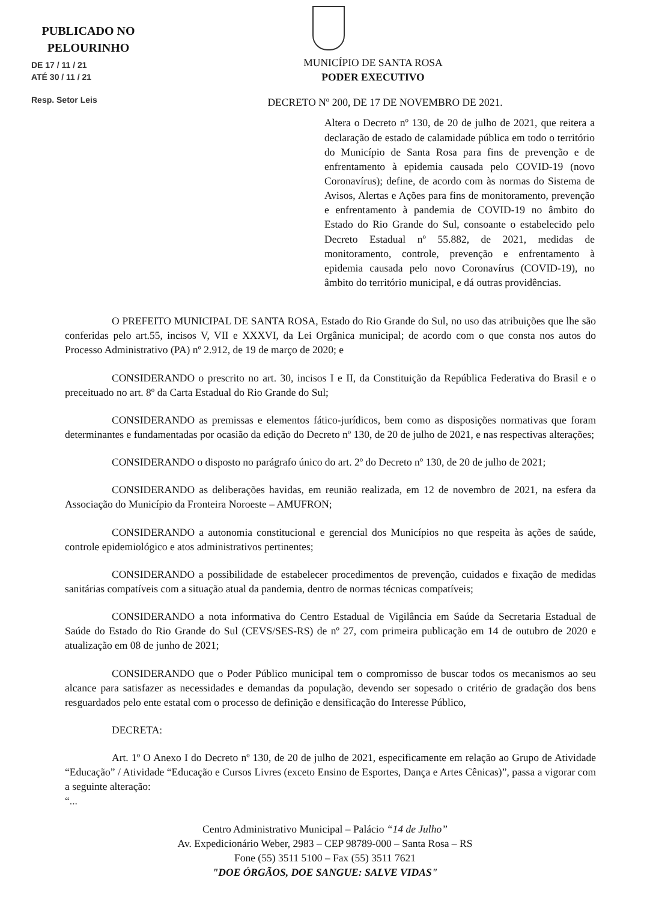PUBLICADO NO
PELOURINHO
DE 17 / 11 / 21
ATÉ 30 / 11 / 21
Resp. Setor Leis
MUNICÍPIO DE SANTA ROSA
PODER EXECUTIVO
DECRETO Nº 200, DE 17 DE NOVEMBRO DE 2021.
Altera o Decreto nº 130, de 20 de julho de 2021, que reitera a declaração de estado de calamidade pública em todo o território do Município de Santa Rosa para fins de prevenção e de enfrentamento à epidemia causada pelo COVID-19 (novo Coronavírus); define, de acordo com às normas do Sistema de Avisos, Alertas e Ações para fins de monitoramento, prevenção e enfrentamento à pandemia de COVID-19 no âmbito do Estado do Rio Grande do Sul, consoante o estabelecido pelo Decreto Estadual nº 55.882, de 2021, medidas de monitoramento, controle, prevenção e enfrentamento à epidemia causada pelo novo Coronavírus (COVID-19), no âmbito do território municipal, e dá outras providências.
O PREFEITO MUNICIPAL DE SANTA ROSA, Estado do Rio Grande do Sul, no uso das atribuições que lhe são conferidas pelo art.55, incisos V, VII e XXXVI, da Lei Orgânica municipal; de acordo com o que consta nos autos do Processo Administrativo (PA) nº 2.912, de 19 de março de 2020; e
CONSIDERANDO o prescrito no art. 30, incisos I e II, da Constituição da República Federativa do Brasil e o preceituado no art. 8º da Carta Estadual do Rio Grande do Sul;
CONSIDERANDO as premissas e elementos fático-jurídicos, bem como as disposições normativas que foram determinantes e fundamentadas por ocasião da edição do Decreto nº 130, de 20 de julho de 2021, e nas respectivas alterações;
CONSIDERANDO o disposto no parágrafo único do art. 2º do Decreto nº 130, de 20 de julho de 2021;
CONSIDERANDO as deliberações havidas, em reunião realizada, em 12 de novembro de 2021, na esfera da Associação do Município da Fronteira Noroeste – AMUFRON;
CONSIDERANDO a autonomia constitucional e gerencial dos Municípios no que respeita às ações de saúde, controle epidemiológico e atos administrativos pertinentes;
CONSIDERANDO a possibilidade de estabelecer procedimentos de prevenção, cuidados e fixação de medidas sanitárias compatíveis com a situação atual da pandemia, dentro de normas técnicas compatíveis;
CONSIDERANDO a nota informativa do Centro Estadual de Vigilância em Saúde da Secretaria Estadual de Saúde do Estado do Rio Grande do Sul (CEVS/SES-RS) de nº 27, com primeira publicação em 14 de outubro de 2020 e atualização em 08 de junho de 2021;
CONSIDERANDO que o Poder Público municipal tem o compromisso de buscar todos os mecanismos ao seu alcance para satisfazer as necessidades e demandas da população, devendo ser sopesado o critério de gradação dos bens resguardados pelo ente estatal com o processo de definição e densificação do Interesse Público,
DECRETA:
Art. 1º O Anexo I do Decreto nº 130, de 20 de julho de 2021, especificamente em relação ao Grupo de Atividade “Educação” / Atividade “Educação e Cursos Livres (exceto Ensino de Esportes, Dança e Artes Cênicas)”, passa a vigorar com a seguinte alteração:
“...
Centro Administrativo Municipal – Palácio “14 de Julho”
Av. Expedicionário Weber, 2983 – CEP 98789-000 – Santa Rosa – RS
Fone (55) 3511 5100 – Fax (55) 3511 7621
"DOE ÓRGÃOS, DOE SANGUE: SALVE VIDAS"